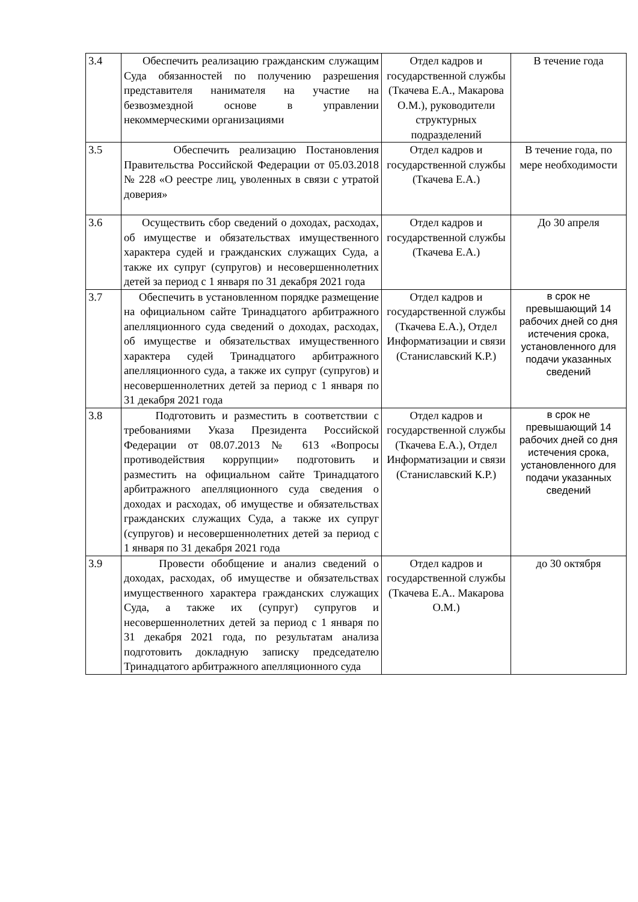| 3.4 | Обеспечить реализацию гражданским служащим Суда обязанностей по получению разрешения представителя нанимателя на участие на безвозмездной основе в управлении некоммерческими организациями | Отдел кадров и государственной службы (Ткачева Е.А., Макарова О.М.), руководители структурных подразделений | В течение года |
| 3.5 | Обеспечить реализацию Постановления Правительства Российской Федерации от 05.03.2018 № 228 «О реестре лиц, уволенных в связи с утратой доверия» | Отдел кадров и государственной службы (Ткачева Е.А.) | В течение года, по мере необходимости |
| 3.6 | Осуществить сбор сведений о доходах, расходах, об имуществе и обязательствах имущественного характера судей и гражданских служащих Суда, а также их супруг (супругов) и несовершеннолетних детей за период с 1 января по 31 декабря 2021 года | Отдел кадров и государственной службы (Ткачева Е.А.) | До 30 апреля |
| 3.7 | Обеспечить в установленном порядке размещение на официальном сайте Тринадцатого арбитражного апелляционного суда сведений о доходах, расходах, об имуществе и обязательствах имущественного характера судей Тринадцатого арбитражного апелляционного суда, а также их супруг (супругов) и несовершеннолетних детей за период с 1 января по 31 декабря 2021 года | Отдел кадров и государственной службы (Ткачева Е.А.), Отдел Информатизации и связи (Станиславский К.Р.) | в срок не превышающий 14 рабочих дней со дня истечения срока, установленного для подачи указанных сведений |
| 3.8 | Подготовить и разместить в соответствии с требованиями Указа Президента Российской Федерации от 08.07.2013 № 613 «Вопросы противодействия коррупции» подготовить и разместить на официальном сайте Тринадцатого арбитражного апелляционного суда сведения о доходах и расходах, об имуществе и обязательствах гражданских служащих Суда, а также их супруг (супругов) и несовершеннолетних детей за период с 1 января по 31 декабря 2021 года | Отдел кадров и государственной службы (Ткачева Е.А.), Отдел Информатизации и связи (Станиславский К.Р.) | в срок не превышающий 14 рабочих дней со дня истечения срока, установленного для подачи указанных сведений |
| 3.9 | Провести обобщение и анализ сведений о доходах, расходах, об имуществе и обязательствах имущественного характера гражданских служащих Суда, а также их (супруг) супругов и несовершеннолетних детей за период с 1 января по 31 декабря 2021 года, по результатам анализа подготовить докладную записку председателю Тринадцатого арбитражного апелляционного суда | Отдел кадров и государственной службы (Ткачева Е.А.. Макарова О.М.) | до 30 октября |